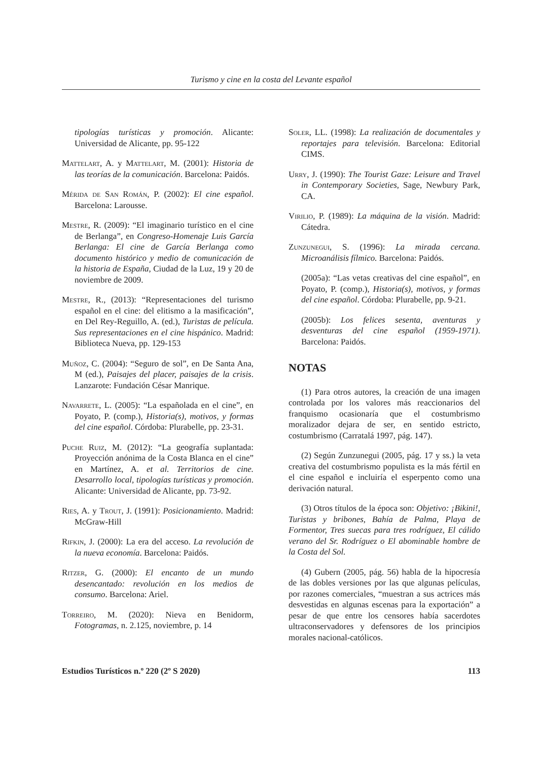Turismo y cine en la costa del Levante español
tipologías turísticas y promoción. Alicante: Universidad de Alicante, pp. 95-122
Mattelart, A. y Mattelart, M. (2001): Historia de las teorías de la comunicación. Barcelona: Paidós.
Mérida de San Román, P. (2002): El cine español. Barcelona: Larousse.
Mestre, R. (2009): “El imaginario turístico en el cine de Berlanga”, en Congreso-Homenaje Luis García Berlanga: El cine de García Berlanga como documento histórico y medio de comunicación de la historia de España, Ciudad de la Luz, 19 y 20 de noviembre de 2009.
Mestre, R., (2013): “Representaciones del turismo español en el cine: del elitismo a la masificación”, en Del Rey-Reguillo, A. (ed.), Turistas de película. Sus representaciones en el cine hispánico. Madrid: Biblioteca Nueva, pp. 129-153
Muñoz, C. (2004): “Seguro de sol”, en De Santa Ana, M (ed.), Paisajes del placer, paisajes de la crisis. Lanzarote: Fundación César Manrique.
Navarrete, L. (2005): “La españolada en el cine”, en Poyato, P. (comp.), Historia(s), motivos, y formas del cine español. Córdoba: Plurabelle, pp. 23-31.
Puche Ruiz, M. (2012): “La geografía suplantada: Proyección anónima de la Costa Blanca en el cine” en Martínez, A. et al. Territorios de cine. Desarrollo local, tipologías turísticas y promoción. Alicante: Universidad de Alicante, pp. 73-92.
Ries, A. y Trout, J. (1991): Posicionamiento. Madrid: McGraw-Hill
Rifkin, J. (2000): La era del acceso. La revolución de la nueva economía. Barcelona: Paidós.
Ritzer, G. (2000): El encanto de un mundo desencantado: revolución en los medios de consumo. Barcelona: Ariel.
Torreiro, M. (2020): Nieva en Benidorm, Fotogramas, n. 2.125, noviembre, p. 14
Soler, LL. (1998): La realización de documentales y reportajes para televisión. Barcelona: Editorial CIMS.
Urry, J. (1990): The Tourist Gaze: Leisure and Travel in Contemporary Societies, Sage, Newbury Park, CA.
Virilio, P. (1989): La máquina de la visión. Madrid: Cátedra.
Zunzunegui, S. (1996): La mirada cercana. Microanálisis fílmico. Barcelona: Paidós.
(2005a): “Las vetas creativas del cine español”, en Poyato, P. (comp.), Historia(s), motivos, y formas del cine español. Córdoba: Plurabelle, pp. 9-21.
(2005b): Los felices sesenta, aventuras y desventuras del cine español (1959-1971). Barcelona: Paidós.
NOTAS
(1) Para otros autores, la creación de una imagen controlada por los valores más reaccionarios del franquismo ocasionaría que el costumbrismo moralizador dejara de ser, en sentido estricto, costumbrismo (Carratalá 1997, pág. 147).
(2) Según Zunzunegui (2005, pág. 17 y ss.) la veta creativa del costumbrismo populista es la más fértil en el cine español e incluiría el esperpento como una derivación natural.
(3) Otros títulos de la época son: Objetivo: ¡Bikini!, Turistas y bribones, Bahía de Palma, Playa de Formentor, Tres suecas para tres rodríguez, El cálido verano del Sr. Rodríguez o El abominable hombre de la Costa del Sol.
(4) Gubern (2005, pág. 56) habla de la hipocresía de las dobles versiones por las que algunas películas, por razones comerciales, “muestran a sus actrices más desvestidas en algunas escenas para la exportación” a pesar de que entre los censores había sacerdotes ultraconservadores y defensores de los principios morales nacional-católicos.
Estudios Turísticos n.º 220 (2º S 2020) 113